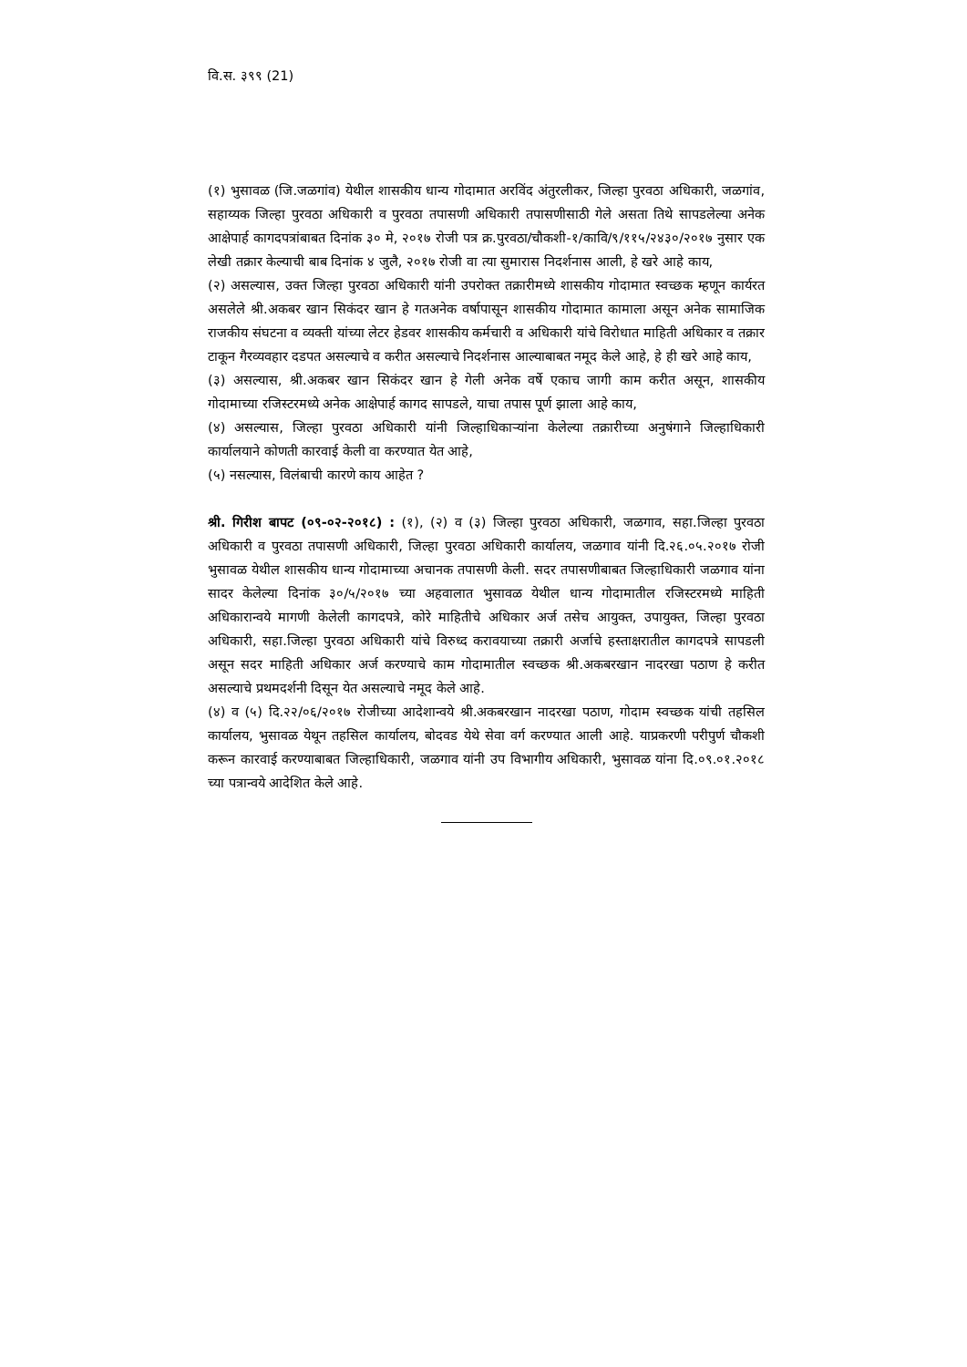वि.स. ३९९ (21)
(१) भुसावळ (जि.जळगांव) येथील शासकीय धान्य गोदामात अरविंद अंतुरलीकर, जिल्हा पुरवठा अधिकारी, जळगांव, सहाय्यक जिल्हा पुरवठा अधिकारी व पुरवठा तपासणी अधिकारी तपासणीसाठी गेले असता तिथे सापडलेल्या अनेक आक्षेपार्ह कागदपत्रांबाबत दिनांक ३० मे, २०१७ रोजी पत्र क्र.पुरवठा/चौकशी-१/कावि/९/११५/२४३०/२०१७ नुसार एक लेखी तक्रार केल्याची बाब दिनांक ४ जुलै, २०१७ रोजी वा त्या सुमारास निदर्शनास आली, हे खरे आहे काय,
(२) असल्यास, उक्त जिल्हा पुरवठा अधिकारी यांनी उपरोक्त तक्रारीमध्ये शासकीय गोदामात स्वच्छक म्हणून कार्यरत असलेले श्री.अकबर खान सिकंदर खान हे गतअनेक वर्षापासून शासकीय गोदामात कामाला असून अनेक सामाजिक राजकीय संघटना व व्यक्ती यांच्या लेटर हेडवर शासकीय कर्मचारी व अधिकारी यांचे विरोधात माहिती अधिकार व तक्रार टाकून गैरव्यवहार दडपत असल्याचे व करीत असल्याचे निदर्शनास आल्याबाबत नमूद केले आहे, हे ही खरे आहे काय,
(३) असल्यास, श्री.अकबर खान सिकंदर खान हे गेली अनेक वर्षे एकाच जागी काम करीत असून, शासकीय गोदामाच्या रजिस्टरमध्ये अनेक आक्षेपार्ह कागद सापडले, याचा तपास पूर्ण झाला आहे काय,
(४) असल्यास, जिल्हा पुरवठा अधिकारी यांनी जिल्हाधिकाऱ्यांना केलेल्या तक्रारीच्या अनुषंगाने जिल्हाधिकारी कार्यालयाने कोणती कारवाई केली वा करण्यात येत आहे,
(५) नसल्यास, विलंबाची कारणे काय आहेत ?
श्री. गिरीश बापट (०९-०२-२०१८) : (१), (२) व (३) जिल्हा पुरवठा अधिकारी, जळगाव, सहा.जिल्हा पुरवठा अधिकारी व पुरवठा तपासणी अधिकारी, जिल्हा पुरवठा अधिकारी कार्यालय, जळगाव यांनी दि.२६.०५.२०१७ रोजी भुसावळ येथील शासकीय धान्य गोदामाच्या अचानक तपासणी केली. सदर तपासणीबाबत जिल्हाधिकारी जळगाव यांना सादर केलेल्या दिनांक ३०/५/२०१७ च्या अहवालात भुसावळ येथील धान्य गोदामातील रजिस्टरमध्ये माहिती अधिकारान्वये मागणी केलेली कागदपत्रे, कोरे माहितीचे अधिकार अर्ज तसेच आयुक्त, उपायुक्त, जिल्हा पुरवठा अधिकारी, सहा.जिल्हा पुरवठा अधिकारी यांचे विरुध्द करावयाच्या तक्रारी अर्जाचे हस्ताक्षरातील कागदपत्रे सापडली असून सदर माहिती अधिकार अर्ज करण्याचे काम गोदामातील स्वच्छक श्री.अकबरखान नादरखा पठाण हे करीत असल्याचे प्रथमदर्शनी दिसून येत असल्याचे नमूद केले आहे.
(४) व (५) दि.२२/०६/२०१७ रोजीच्या आदेशान्वये श्री.अकबरखान नादरखा पठाण, गोदाम स्वच्छक यांची तहसिल कार्यालय, भुसावळ येथून तहसिल कार्यालय, बोदवड येथे सेवा वर्ग करण्यात आली आहे. याप्रकरणी परीपुर्ण चौकशी करून कारवाई करण्याबाबत जिल्हाधिकारी, जळगाव यांनी उप विभागीय अधिकारी, भुसावळ यांना दि.०९.०१.२०१८ च्या पत्रान्वये आदेशित केले आहे.